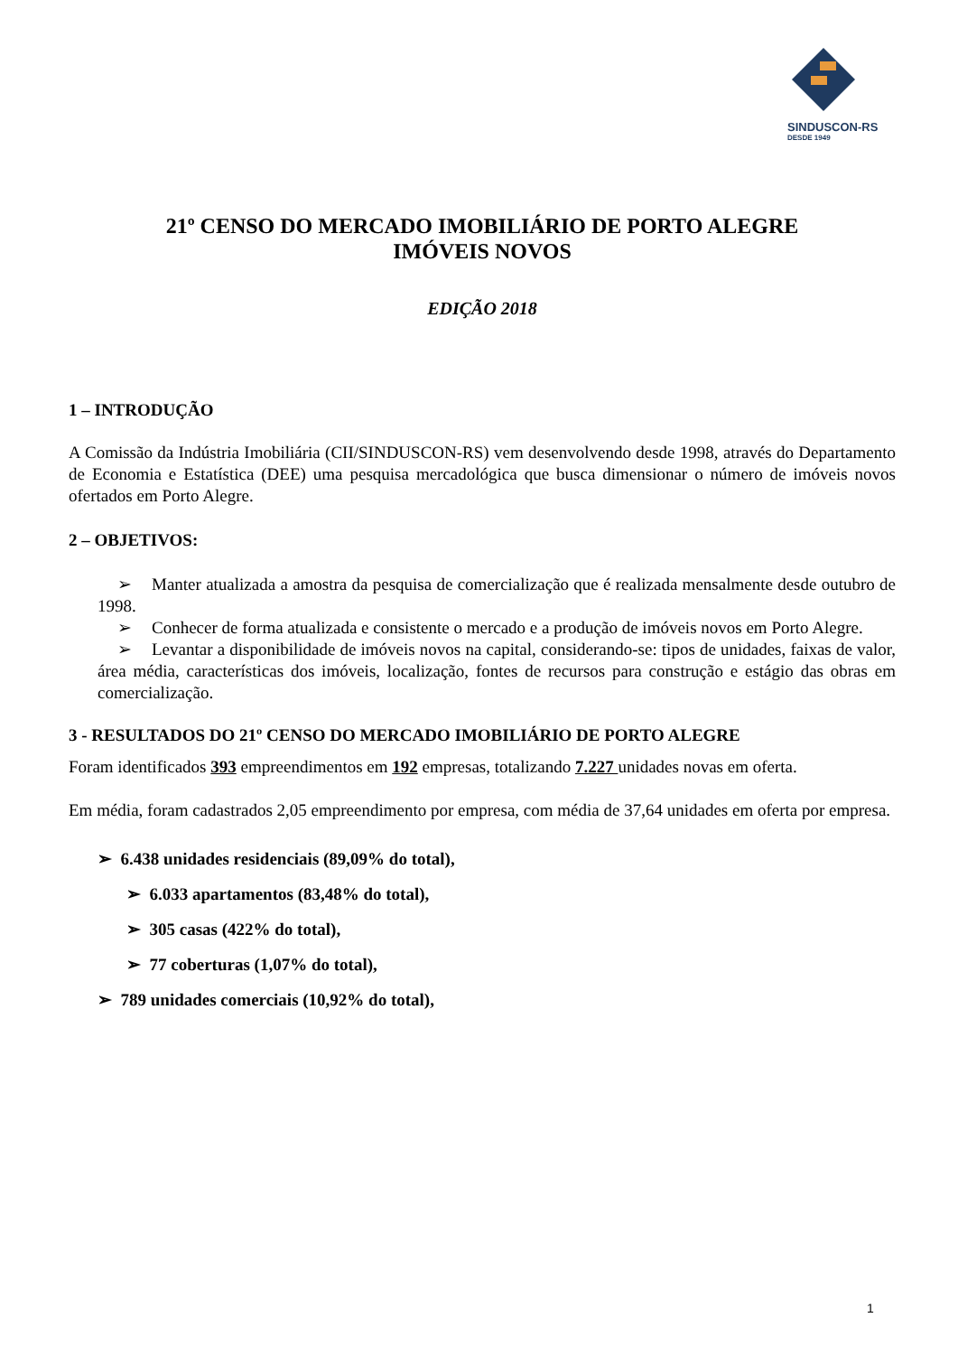SINDUSCON-RS
DESDE 1949
21º CENSO DO MERCADO IMOBILIÁRIO DE PORTO ALEGRE
IMÓVEIS NOVOS
EDIÇÃO 2018
1 – INTRODUÇÃO
A Comissão da Indústria Imobiliária (CII/SINDUSCON-RS) vem desenvolvendo desde 1998, através do Departamento de Economia e Estatística (DEE) uma pesquisa mercadológica que busca dimensionar o número de imóveis novos ofertados em Porto Alegre.
2 – OBJETIVOS:
➢ Manter atualizada a amostra da pesquisa de comercialização que é realizada mensalmente desde outubro de 1998.
➢ Conhecer de forma atualizada e consistente o mercado e a produção de imóveis novos em Porto Alegre.
➢ Levantar a disponibilidade de imóveis novos na capital, considerando-se: tipos de unidades, faixas de valor, área média, características dos imóveis, localização, fontes de recursos para construção e estágio das obras em comercialização.
3 - RESULTADOS DO 21º CENSO DO MERCADO IMOBILIÁRIO DE PORTO ALEGRE
Foram identificados 393 empreendimentos em 192 empresas, totalizando 7.227 unidades novas em oferta.
Em média, foram cadastrados 2,05 empreendimento por empresa, com média de 37,64 unidades em oferta por empresa.
➢ 6.438 unidades residenciais (89,09% do total),
➢ 6.033 apartamentos (83,48% do total),
➢ 305 casas (422% do total),
➢ 77 coberturas (1,07% do total),
➢ 789 unidades comerciais (10,92% do total),
1